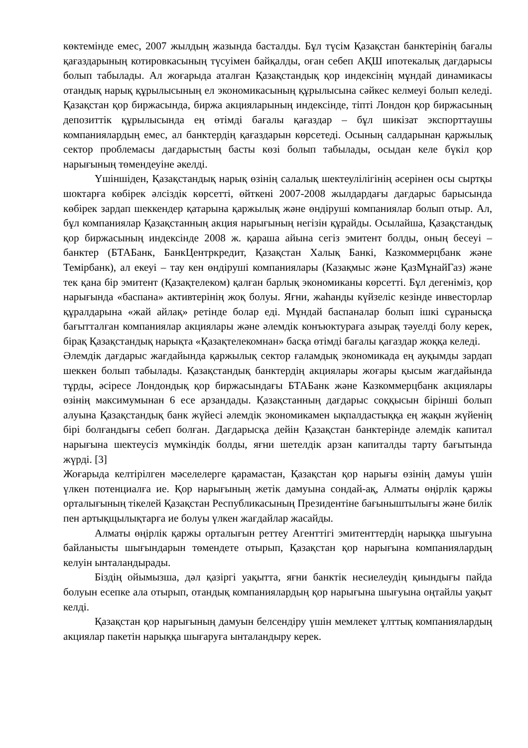көктемінде емес, 2007 жылдың жазында басталды. Бұл түсім Қазақстан банктерінің бағалы қағаздарының котировкасының түсуімен байқалды, оған себеп АҚШ ипотекалық дағдарысы болып табылады. Ал жоғарыда аталған Қазақстандық қор индексінің мұндай динамикасы отандық нарық құрылысының ел экономикасының құрылысына сәйкес келмеуі болып келеді. Қазақстан қор биржасында, биржа акцияларының индексінде, тіпті Лондон қор биржасының депозиттік құрылысында ең өтімді бағалы қағаздар – бұл шикізат экспорттаушы компаниялардың емес, ал банктердің қағаздарын көрсетеді. Осының салдарынан қаржылық сектор проблемасы дағдарыстың басты көзі болып табылады, осыдан келе бүкіл қор нарығының төмендеуіне әкелді.
Үшіншіден, Қазақстандық нарық өзінің салалық шектеулілігінің әсерінен осы сыртқы шоктарға көбірек әлсіздік көрсетті, өйткені 2007-2008 жылдардағы дағдарыс барысында көбірек зардап шеккендер қатарына қаржылық және өндіруші компаниялар болып отыр. Ал, бұл компаниялар Қазақстанның акция нарығының негізін құрайды. Осылайша, Қазақстандық қор биржасының индексінде 2008 ж. қараша айына сегіз эмитент болды, оның бесеуі – банктер (БТАБанк, БанкЦентркредит, Қазақстан Халық Банкі, Казкоммерцбанк және Темірбанк), ал екеуі – тау кен өндіруші компаниялары (Казақмыс және ҚазМұнайГаз) және тек қана бір эмитент (Қазақтелеком) қалған барлық экономиканы көрсетті. Бұл дегеніміз, қор нарығында «баспана» активтерінің жоқ болуы. Яғни, жаһанды күйзеліс кезінде инвесторлар құралдарына «жай айлақ» ретінде болар еді. Мұндай баспаналар болып ішкі сұранысқа бағытталған компаниялар акциялары және әлемдік конъюктураға азырақ тәуелді болу керек, бірақ Қазақстандық нарықта «Қазақтелекомнан» басқа өтімді бағалы қағаздар жоққа келеді.
Әлемдік дағдарыс жағдайында қаржылық сектор ғаламдық экономикада ең ауқымды зардап шеккен болып табылады. Қазақстандық банктердің акциялары жоғары қысым жағдайында тұрды, әсіресе Лондондық қор биржасындағы БТАБанк және Казкоммерцбанк акциялары өзінің максимумынан 6 есе арзандады. Қазақстанның дағдарыс соққысын бірінші болып алуына Қазақстандық банк жүйесі әлемдік экономикамен ықпалдастыққа ең жақын жүйенің бірі болғандығы себеп болған. Дағдарысқа дейін Қазақстан банктерінде әлемдік капитал нарығына шектеусіз мүмкіндік болды, яғни шетелдік арзан капиталды тарту бағытында жүрді. [3]
Жоғарыда келтірілген мәселелерге қарамастан, Қазақстан қор нарығы өзінің дамуы үшін үлкен потенциалға ие. Қор нарығының жетік дамуына сондай-ақ, Алматы өңірлік қаржы орталығының тікелей Қазақстан Республикасының Президентіне бағыныштылығы және билік пен артықщылықтарға ие болуы үлкен жағдайлар жасайды.
Алматы өңірлік қаржы орталығын реттеу Агенттігі эмитенттердің нарыққа шығуына байланысты шығындарын төмендете отырып, Қазақстан қор нарығына компаниялардың келуін ынталандырады.
Біздің ойымызша, дәл қазіргі уақытта, яғни банктік несиелеудің қиындығы пайда болуын есепке ала отырып, отандық компаниялардың қор нарығына шығуына оңтайлы уақыт келді.
Қазақстан қор нарығының дамуын белсендіру үшін мемлекет ұлттық компаниялардың акциялар пакетін нарыққа шығаруға ынталандыру керек.